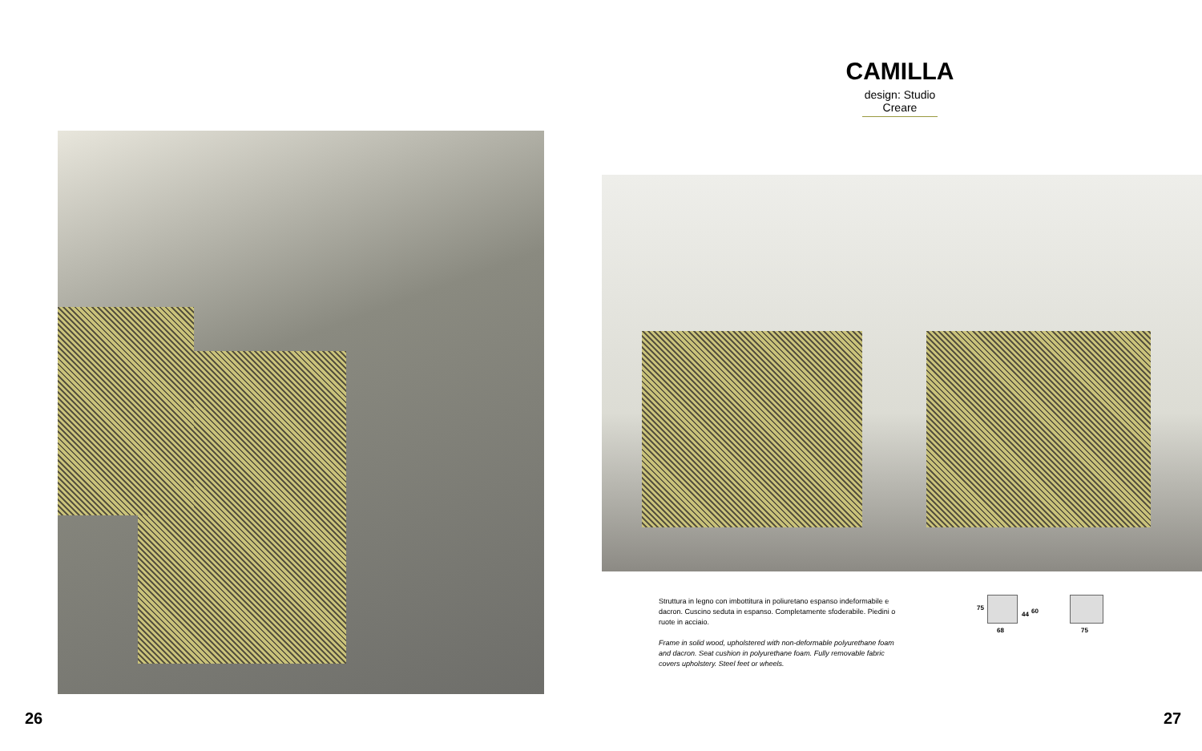CAMILLA
design: Studio Creare
Struttura in legno con imbottitura in poliuretano espanso indeformabile e dacron. Cuscino seduta in espanso. Completamente sfoderabile. Piedini o ruote in acciaio.
Frame in solid wood, upholstered with non-deformable polyurethane foam and dacron. Seat cushion in polyurethane foam. Fully removable fabric covers upholstery. Steel feet or wheels.
75
44 60
68 75
26 27